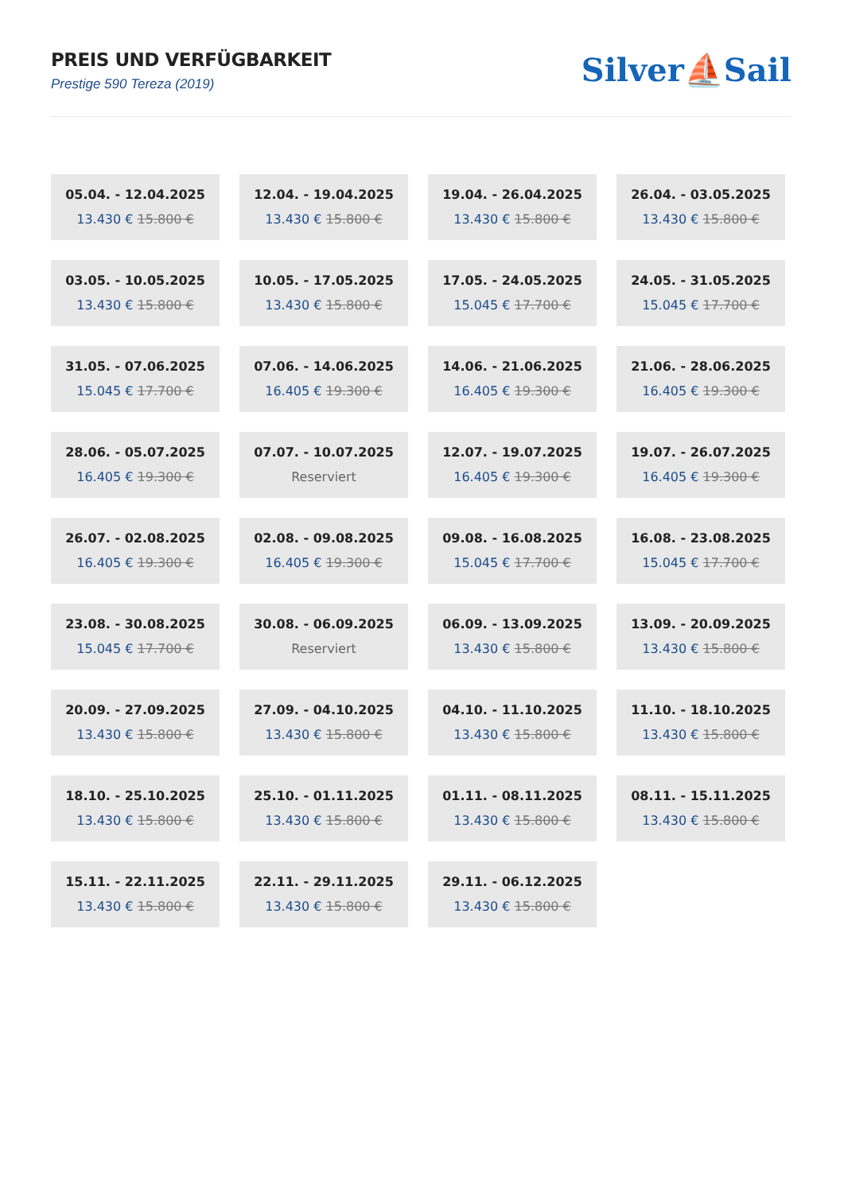PREIS UND VERFÜGBARKEIT
Prestige 590 Tereza (2019)
Silver⛵Sail
05.04. - 12.04.2025
13.430 € 15.800 €
12.04. - 19.04.2025
13.430 € 15.800 €
19.04. - 26.04.2025
13.430 € 15.800 €
26.04. - 03.05.2025
13.430 € 15.800 €
03.05. - 10.05.2025
13.430 € 15.800 €
10.05. - 17.05.2025
13.430 € 15.800 €
17.05. - 24.05.2025
15.045 € 17.700 €
24.05. - 31.05.2025
15.045 € 17.700 €
31.05. - 07.06.2025
15.045 € 17.700 €
07.06. - 14.06.2025
16.405 € 19.300 €
14.06. - 21.06.2025
16.405 € 19.300 €
21.06. - 28.06.2025
16.405 € 19.300 €
28.06. - 05.07.2025
16.405 € 19.300 €
07.07. - 10.07.2025
Reserviert
12.07. - 19.07.2025
16.405 € 19.300 €
19.07. - 26.07.2025
16.405 € 19.300 €
26.07. - 02.08.2025
16.405 € 19.300 €
02.08. - 09.08.2025
16.405 € 19.300 €
09.08. - 16.08.2025
15.045 € 17.700 €
16.08. - 23.08.2025
15.045 € 17.700 €
23.08. - 30.08.2025
15.045 € 17.700 €
30.08. - 06.09.2025
Reserviert
06.09. - 13.09.2025
13.430 € 15.800 €
13.09. - 20.09.2025
13.430 € 15.800 €
20.09. - 27.09.2025
13.430 € 15.800 €
27.09. - 04.10.2025
13.430 € 15.800 €
04.10. - 11.10.2025
13.430 € 15.800 €
11.10. - 18.10.2025
13.430 € 15.800 €
18.10. - 25.10.2025
13.430 € 15.800 €
25.10. - 01.11.2025
13.430 € 15.800 €
01.11. - 08.11.2025
13.430 € 15.800 €
08.11. - 15.11.2025
13.430 € 15.800 €
15.11. - 22.11.2025
13.430 € 15.800 €
22.11. - 29.11.2025
13.430 € 15.800 €
29.11. - 06.12.2025
13.430 € 15.800 €